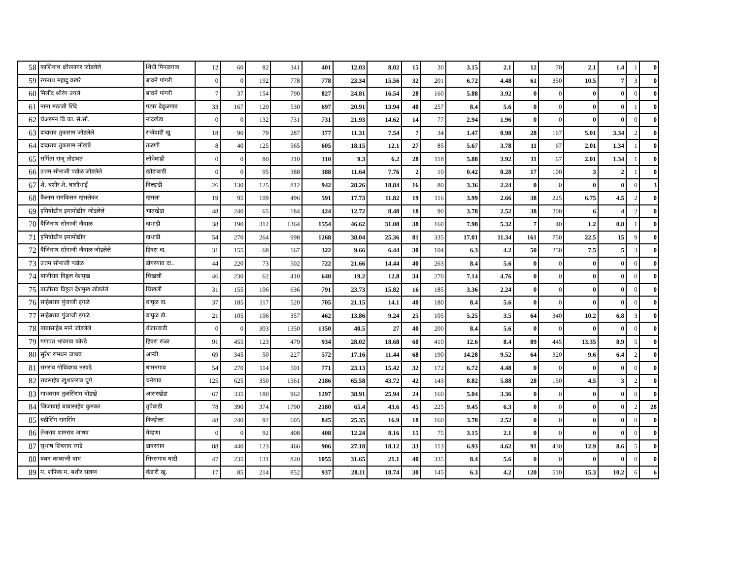| 58 | काशिनाथ क्षीरसागर जोडलेले | शिंधी पिपळगाव | 12 | 60 | 82 | 341 | 401 | 12.03 | 8.02 | 15 | 30 | 3.15 | 2.1 | 12 | 70 | 2.1 | 1.4 | 1 | 0 |
| 59 | रंगनाथ महादु वखरे | बावने पांगरी | 0 | 0 | 192 | 778 | 778 | 23.34 | 15.56 | 32 | 201 | 6.72 | 4.48 | 61 | 350 | 10.5 | 7 | 3 | 0 |
| 60 | मिलींद श्रीरंग उगले | बावने पांगरी | 7 | 37 | 154 | 790 | 827 | 24.81 | 16.54 | 28 | 160 | 5.88 | 3.92 | 0 | 0 | 0 | 0 | 0 | 0 |
| 61 | नाना मठाजी शिंदे | पठार देवुळगाव | 33 | 167 | 120 | 530 | 697 | 20.91 | 13.94 | 40 | 257 | 8.4 | 5.6 | 0 | 0 | 0 | 0 | 1 | 0 |
| 62 | चेअरमन वि.का. से.सो. | नांदखेडा | 0 | 0 | 132 | 731 | 731 | 21.93 | 14.62 | 14 | 77 | 2.94 | 1.96 | 0 | 0 | 0 | 0 | 0 | 0 |
| 63 | दादाराव तुकाराम जोडलेले | राजेवाडी खु | 18 | 90 | 79 | 287 | 377 | 11.31 | 7.54 | 7 | 34 | 1.47 | 0.98 | 28 | 167 | 5.01 | 3.34 | 2 | 0 |
| 64 | दादाराव तुकाराम लोखंडे | तळणी | 8 | 40 | 125 | 565 | 605 | 18.15 | 12.1 | 27 | 85 | 5.67 | 3.78 | 11 | 67 | 2.01 | 1.34 | 1 | 0 |
| 65 | सगिंता राजु तोडावत | लोधेवाढी | 0 | 0 | 80 | 310 | 310 | 9.3 | 6.2 | 28 | 118 | 5.88 | 3.92 | 11 | 67 | 2.01 | 1.34 | 1 | 0 |
| 66 | उत्तम सोनाजी पडोळ जोडलेले | खोडावाडी | 0 | 0 | 95 | 388 | 388 | 11.64 | 7.76 | 2 | 10 | 0.42 | 0.28 | 17 | 100 | 3 | 2 | 1 | 0 |
| 67 | शे. बशीर शे. घासीभाई | विल्हाडी | 26 | 130 | 125 | 812 | 942 | 28.26 | 18.84 | 16 | 80 | 3.36 | 2.24 | 0 | 0 | 0 | 0 | 0 | 3 |
| 68 | कैलास रामकिसन म्हसलेकर | म्हसला | 19 | 95 | 109 | 496 | 591 | 17.73 | 11.82 | 19 | 116 | 3.99 | 2.66 | 38 | 225 | 6.75 | 4.5 | 2 | 0 |
| 69 | हमित्रोद्यीन इमामोद्यीन जोडलेले | भातखेडा | 48 | 240 | 65 | 184 | 424 | 12.72 | 8.48 | 18 | 90 | 3.78 | 2.52 | 38 | 200 | 6 | 4 | 2 | 0 |
| 70 | वैजिनाथ सोनाजी जैवाळ | दाभाडी | 38 | 190 | 312 | 1364 | 1554 | 46.62 | 31.08 | 38 | 160 | 7.98 | 5.32 | 7 | 40 | 1.2 | 0.8 | 1 | 0 |
| 71 | हमित्रोद्यीन इमामोद्यीन | दाभाडी | 54 | 270 | 264 | 998 | 1268 | 38.04 | 25.36 | 81 | 335 | 17.01 | 11.34 | 161 | 750 | 22.5 | 15 | 9 | 0 |
| 72 | वैजिनाथ सोनाजी जैवाळ जोडलेले | हिवरा दा. | 31 | 155 | 68 | 167 | 322 | 9.66 | 6.44 | 30 | 104 | 6.3 | 4.2 | 50 | 250 | 7.5 | 5 | 3 | 0 |
| 73 | उत्तम सोनाजी पडोळ | डोगरगाव दा.. | 44 | 220 | 73 | 502 | 722 | 21.66 | 14.44 | 40 | 263 | 8.4 | 5.6 | 0 | 0 | 0 | 0 | 0 | 0 |
| 74 | बाजीराव विठ्ठल देशमुख | चिखली | 46 | 230 | 62 | 410 | 640 | 19.2 | 12.8 | 34 | 270 | 7.14 | 4.76 | 0 | 0 | 0 | 0 | 0 | 0 |
| 75 | बाजीराव विठ्ठल देशमुख जोडलेले | चिखली | 31 | 155 | 106 | 636 | 791 | 23.73 | 15.82 | 16 | 185 | 3.36 | 2.24 | 0 | 0 | 0 | 0 | 0 | 0 |
| 76 | साहेबराव पुंजाजी इंगळे | वाघुळ दा. | 37 | 185 | 117 | 520 | 705 | 21.15 | 14.1 | 40 | 180 | 8.4 | 5.6 | 0 | 0 | 0 | 0 | 0 | 0 |
| 77 | साहेबराव पुंजाजी इंगळे | वाघुळ डो. | 21 | 105 | 106 | 357 | 462 | 13.86 | 9.24 | 25 | 105 | 5.25 | 3.5 | 64 | 340 | 10.2 | 6.8 | 3 | 0 |
| 78 | बाबासाहेब माने जोडलेले | वंजारवाडी | 0 | 0 | 303 | 1350 | 1350 | 40.5 | 27 | 40 | 200 | 8.4 | 5.6 | 0 | 0 | 0 | 0 | 0 | 0 |
| 79 | गणपत भावराव कोरडे | हिवरा राळा | 91 | 455 | 123 | 479 | 934 | 28.02 | 18.68 | 60 | 410 | 12.6 | 8.4 | 89 | 445 | 13.35 | 8.9 | 5 | 0 |
| 80 | सुरेश रामधन जाधव | आन्वी | 69 | 345 | 50 | 227 | 572 | 17.16 | 11.44 | 68 | 190 | 14.28 | 9.52 | 64 | 320 | 9.6 | 6.4 | 2 | 0 |
| 81 | रामराव गोविदराव नरवडे | धामनगाव | 54 | 270 | 114 | 501 | 771 | 23.13 | 15.42 | 32 | 172 | 6.72 | 4.48 | 0 | 0 | 0 | 0 | 0 | 0 |
| 82 | रावसाहेब खुशालराव घुगे | चनेगाव | 125 | 625 | 350 | 1561 | 2186 | 65.58 | 43.72 | 42 | 143 | 8.82 | 5.88 | 28 | 150 | 4.5 | 3 | 2 | 0 |
| 83 | माधवराव तुळसिराम बोडखे | आसरखेडा | 67 | 335 | 180 | 962 | 1297 | 38.91 | 25.94 | 24 | 160 | 5.04 | 3.36 | 0 | 0 | 0 | 0 | 0 | 0 |
| 84 | जिजाबाई बाबासाहेब कुमकर | तुपेवाडी | 78 | 390 | 374 | 1790 | 2180 | 65.4 | 43.6 | 45 | 225 | 9.45 | 6.3 | 0 | 0 | 0 | 0 | 2 | 28 |
| 85 | बद्रीसिंग रामसिंग | किन्होळा | 48 | 240 | 92 | 605 | 845 | 25.35 | 16.9 | 18 | 160 | 3.78 | 2.52 | 0 | 0 | 0 | 0 | 0 | 0 |
| 86 | तेजराव शामराव जाधव | मेव्हणा | 0 | 0 | 92 | 408 | 408 | 12.24 | 8.16 | 15 | 75 | 3.15 | 2.1 | 0 | 0 | 0 | 0 | 0 | 0 |
| 87 | सुभाष शिवराम रगडे | डावरगाव | 88 | 440 | 123 | 466 | 906 | 27.18 | 18.12 | 33 | 113 | 6.93 | 4.62 | 91 | 430 | 12.9 | 8.6 | 5 | 0 |
| 88 | बबन काकाजी वाघ | सिरसगाव घाटी | 47 | 235 | 131 | 820 | 1055 | 31.65 | 21.1 | 40 | 335 | 8.4 | 5.6 | 0 | 0 | 0 | 0 | 0 | 0 |
| 89 | म. शफिक म. बशीर सलग्न | कंडारी खु. | 17 | 85 | 214 | 852 | 937 | 28.11 | 18.74 | 30 | 145 | 6.3 | 4.2 | 120 | 510 | 15.3 | 10.2 | 6 | 6 |